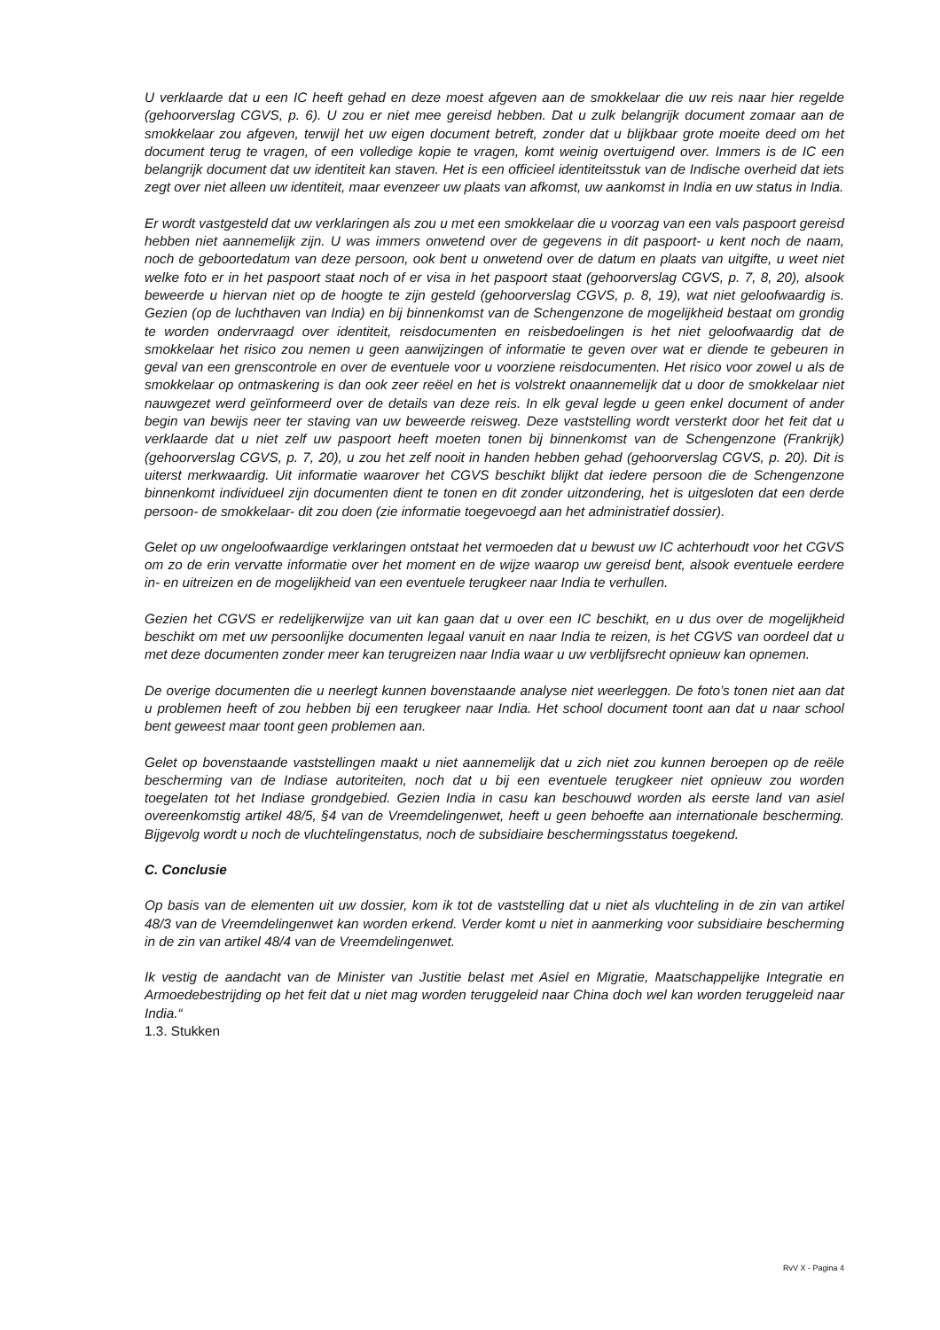U verklaarde dat u een IC heeft gehad en deze moest afgeven aan de smokkelaar die uw reis naar hier regelde (gehoorverslag CGVS, p. 6). U zou er niet mee gereisd hebben. Dat u zulk belangrijk document zomaar aan de smokkelaar zou afgeven, terwijl het uw eigen document betreft, zonder dat u blijkbaar grote moeite deed om het document terug te vragen, of een volledige kopie te vragen, komt weinig overtuigend over. Immers is de IC een belangrijk document dat uw identiteit kan staven. Het is een officieel identiteitsstuk van de Indische overheid dat iets zegt over niet alleen uw identiteit, maar evenzeer uw plaats van afkomst, uw aankomst in India en uw status in India.
Er wordt vastgesteld dat uw verklaringen als zou u met een smokkelaar die u voorzag van een vals paspoort gereisd hebben niet aannemelijk zijn. U was immers onwetend over de gegevens in dit paspoort- u kent noch de naam, noch de geboortedatum van deze persoon, ook bent u onwetend over de datum en plaats van uitgifte, u weet niet welke foto er in het paspoort staat noch of er visa in het paspoort staat (gehoorverslag CGVS, p. 7, 8, 20), alsook beweerde u hiervan niet op de hoogte te zijn gesteld (gehoorverslag CGVS, p. 8, 19), wat niet geloofwaardig is. Gezien (op de luchthaven van India) en bij binnenkomst van de Schengenzone de mogelijkheid bestaat om grondig te worden ondervraagd over identiteit, reisdocumenten en reisbedoelingen is het niet geloofwaardig dat de smokkelaar het risico zou nemen u geen aanwijzingen of informatie te geven over wat er diende te gebeuren in geval van een grenscontrole en over de eventuele voor u voorziene reisdocumenten. Het risico voor zowel u als de smokkelaar op ontmaskering is dan ook zeer reëel en het is volstrekt onaannemelijk dat u door de smokkelaar niet nauwgezet werd geïnformeerd over de details van deze reis. In elk geval legde u geen enkel document of ander begin van bewijs neer ter staving van uw beweerde reisweg. Deze vaststelling wordt versterkt door het feit dat u verklaarde dat u niet zelf uw paspoort heeft moeten tonen bij binnenkomst van de Schengenzone (Frankrijk) (gehoorverslag CGVS, p. 7, 20), u zou het zelf nooit in handen hebben gehad (gehoorverslag CGVS, p. 20). Dit is uiterst merkwaardig. Uit informatie waarover het CGVS beschikt blijkt dat iedere persoon die de Schengenzone binnenkomt individueel zijn documenten dient te tonen en dit zonder uitzondering, het is uitgesloten dat een derde persoon- de smokkelaar- dit zou doen (zie informatie toegevoegd aan het administratief dossier).
Gelet op uw ongeloofwaardige verklaringen ontstaat het vermoeden dat u bewust uw IC achterhoudt voor het CGVS om zo de erin vervatte informatie over het moment en de wijze waarop uw gereisd bent, alsook eventuele eerdere in- en uitreizen en de mogelijkheid van een eventuele terugkeer naar India te verhullen.
Gezien het CGVS er redelijkerwijze van uit kan gaan dat u over een IC beschikt, en u dus over de mogelijkheid beschikt om met uw persoonlijke documenten legaal vanuit en naar India te reizen, is het CGVS van oordeel dat u met deze documenten zonder meer kan terugreizen naar India waar u uw verblijfsrecht opnieuw kan opnemen.
De overige documenten die u neerlegt kunnen bovenstaande analyse niet weerleggen. De foto’s tonen niet aan dat u problemen heeft of zou hebben bij een terugkeer naar India. Het school document toont aan dat u naar school bent geweest maar toont geen problemen aan.
Gelet op bovenstaande vaststellingen maakt u niet aannemelijk dat u zich niet zou kunnen beroepen op de reële bescherming van de Indiase autoriteiten, noch dat u bij een eventuele terugkeer niet opnieuw zou worden toegelaten tot het Indiase grondgebied. Gezien India in casu kan beschouwd worden als eerste land van asiel overeenkomstig artikel 48/5, §4 van de Vreemdelingenwet, heeft u geen behoefte aan internationale bescherming. Bijgevolg wordt u noch de vluchtelingenstatus, noch de subsidiaire beschermingsstatus toegekend.
C. Conclusie
Op basis van de elementen uit uw dossier, kom ik tot de vaststelling dat u niet als vluchteling in de zin van artikel 48/3 van de Vreemdelingenwet kan worden erkend. Verder komt u niet in aanmerking voor subsidiaire bescherming in de zin van artikel 48/4 van de Vreemdelingenwet.
Ik vestig de aandacht van de Minister van Justitie belast met Asiel en Migratie, Maatschappelijke Integratie en Armoedebestrijding op het feit dat u niet mag worden teruggeleid naar China doch wel kan worden teruggeleid naar India.“
1.3. Stukken
RvV X - Pagina 4